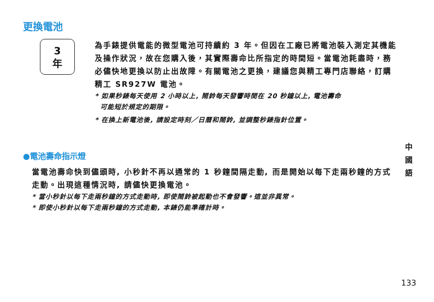更換電池
3
年
為手錶提供電能的微型電池可持續約 3 年。但因在工廠已將電池裝入測定其機能及操作狀況，故在您購入後，其實際壽命比所指定的時間短。當電池耗盡時，務必儘快地更換以防止出故障。有關電池之更換，建議您與精工專門店聯絡，訂購精工 SR927W 電池。
* 如果秒錶每天使用 2 小時以上, 鬧鈴每天發響時間在 20 秒鐘以上, 電池壽命
可能短於規定的期限。
* 在換上新電池後, 請設定時刻／日曆和鬧鈴, 並調整秒錶指針位置。
●電池壽命指示燈
當電池壽命快到儘頭時, 小秒針不再以通常的 1 秒鐘間隔走動, 而是開始以每下走兩秒鐘的方式走動。出現這種情況時, 請儘快更換電池。
* 當小秒針以每下走兩秒鐘的方式走動時, 即使鬧鈴被起動也不會發響。這並非異常。
* 即使小秒針以每下走兩秒鐘的方式走動, 本錶仍能準確計時。
中 國 語
133